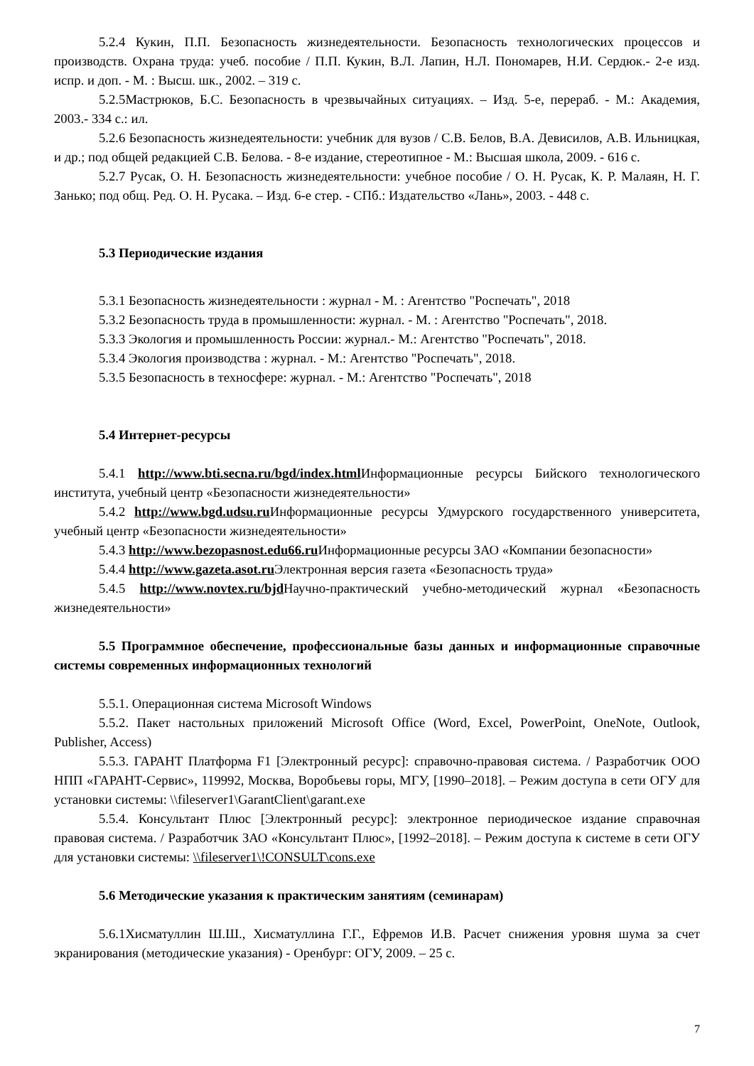5.2.4 Кукин, П.П. Безопасность жизнедеятельности. Безопасность технологических процессов и производств. Охрана труда: учеб. пособие / П.П. Кукин, В.Л. Лапин, Н.Л. Пономарев, Н.И. Сердюк.- 2-е изд. испр. и доп. - М. : Высш. шк., 2002. – 319 с.
5.2.5Мастрюков, Б.С. Безопасность в чрезвычайных ситуациях. – Изд. 5-е, перераб. - М.: Академия, 2003.- 334 с.: ил.
5.2.6 Безопасность жизнедеятельности: учебник для вузов / С.В. Белов, В.А. Девисилов, А.В. Ильницкая, и др.; под общей редакцией С.В. Белова. - 8-е издание, стереотипное - М.: Высшая школа, 2009. - 616 с.
5.2.7 Русак, О. Н. Безопасность жизнедеятельности: учебное пособие / О. Н. Русак, К. Р. Малаян, Н. Г. Занько; под общ. Ред. О. Н. Русака. – Изд. 6-е стер. - СПб.: Издательство «Лань», 2003. - 448 с.
5.3 Периодические издания
5.3.1 Безопасность жизнедеятельности : журнал - М. : Агентство "Роспечать", 2018
5.3.2 Безопасность труда в промышленности: журнал. - М. : Агентство "Роспечать", 2018.
5.3.3 Экология и промышленность России: журнал.- М.: Агентство "Роспечать", 2018.
5.3.4 Экология производства : журнал. - М.: Агентство "Роспечать", 2018.
5.3.5 Безопасность в техносфере: журнал. - М.: Агентство "Роспечать", 2018
5.4 Интернет-ресурсы
5.4.1 http://www.bti.secna.ru/bgd/index.html Информационные ресурсы Бийского технологического института, учебный центр «Безопасности жизнедеятельности»
5.4.2 http://www.bgd.udsu.ru Информационные ресурсы Удмурского государственного университета, учебный центр «Безопасности жизнедеятельности»
5.4.3 http://www.bezopasnost.edu66.ru Информационные ресурсы ЗАО «Компании безопасности»
5.4.4 http://www.gazeta.asot.ru Электронная версия газета «Безопасность труда»
5.4.5 http://www.novtex.ru/bjd Научно-практический учебно-методический журнал «Безопасность жизнедеятельности»
5.5 Программное обеспечение, профессиональные базы данных и информационные справочные системы современных информационных технологий
5.5.1. Операционная система Microsoft Windows
5.5.2. Пакет настольных приложений Microsoft Office (Word, Excel, PowerPoint, OneNote, Outlook, Publisher, Access)
5.5.3. ГАРАНТ Платформа F1 [Электронный ресурс]: справочно-правовая система. / Разработчик ООО НПП «ГАРАНТ-Сервис», 119992, Москва, Воробьевы горы, МГУ, [1990–2018]. – Режим доступа в сети ОГУ для установки системы: \\fileserver1\GarantClient\garant.exe
5.5.4. Консультант Плюс [Электронный ресурс]: электронное периодическое издание справочная правовая система. / Разработчик ЗАО «Консультант Плюс», [1992–2018]. – Режим доступа к системе в сети ОГУ для установки системы: \\fileserver1\!CONSULT\cons.exe
5.6 Методические указания к практическим занятиям (семинарам)
5.6.1Хисматуллин Ш.Ш., Хисматуллина Г.Г., Ефремов И.В. Расчет снижения уровня шума за счет экранирования (методические указания) - Оренбург: ОГУ, 2009. – 25 с.
7